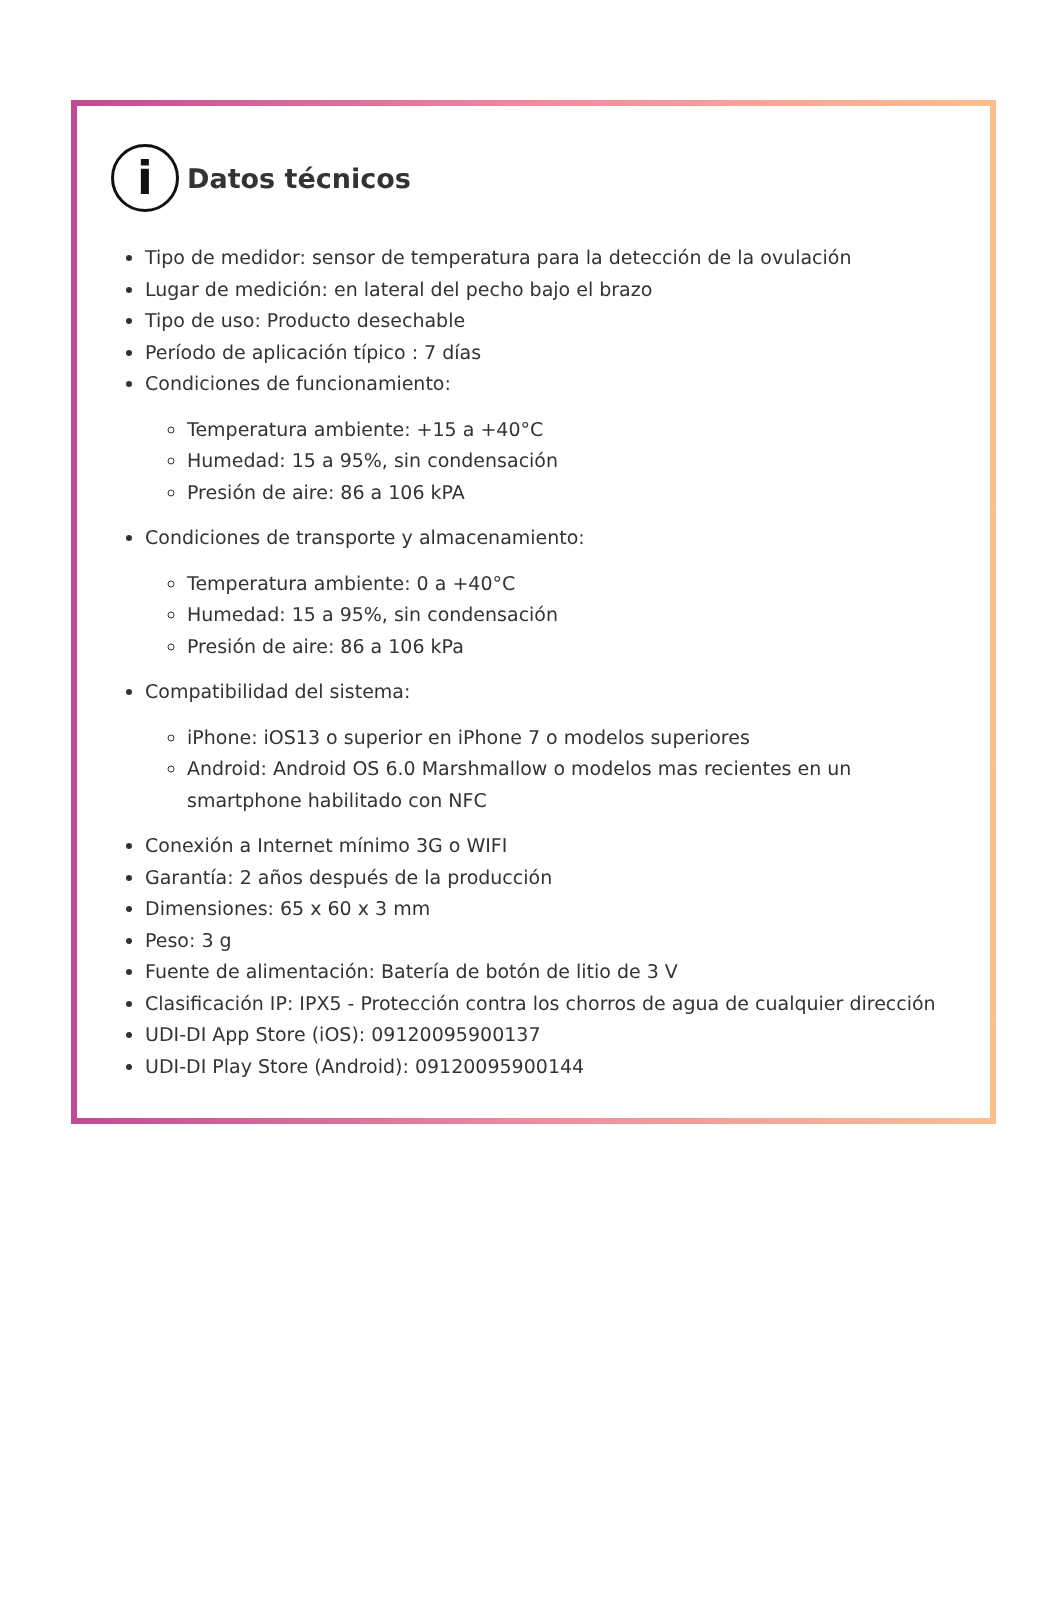i Datos técnicos
Tipo de medidor: sensor de temperatura para la detección de la ovulación
Lugar de medición: en lateral del pecho bajo el brazo
Tipo de uso: Producto desechable
Período de aplicación típico : 7 días
Condiciones de funcionamiento:
Temperatura ambiente: +15 a +40°C
Humedad: 15 a 95%, sin condensación
Presión de aire: 86 a 106 kPA
Condiciones de transporte y almacenamiento:
Temperatura ambiente: 0 a +40°C
Humedad: 15 a 95%, sin condensación
Presión de aire: 86 a 106 kPa
Compatibilidad del sistema:
iPhone: iOS13 o superior en iPhone 7 o modelos superiores
Android: Android OS 6.0 Marshmallow o modelos mas recientes en un smartphone habilitado con NFC
Conexión a Internet mínimo 3G o WIFI
Garantía: 2 años después de la producción
Dimensiones: 65 x 60 x 3 mm
Peso: 3 g
Fuente de alimentación: Batería de botón de litio de 3 V
Clasificación IP: IPX5 - Protección contra los chorros de agua de cualquier dirección
UDI-DI App Store (iOS): 09120095900137
UDI-DI Play Store (Android): 09120095900144